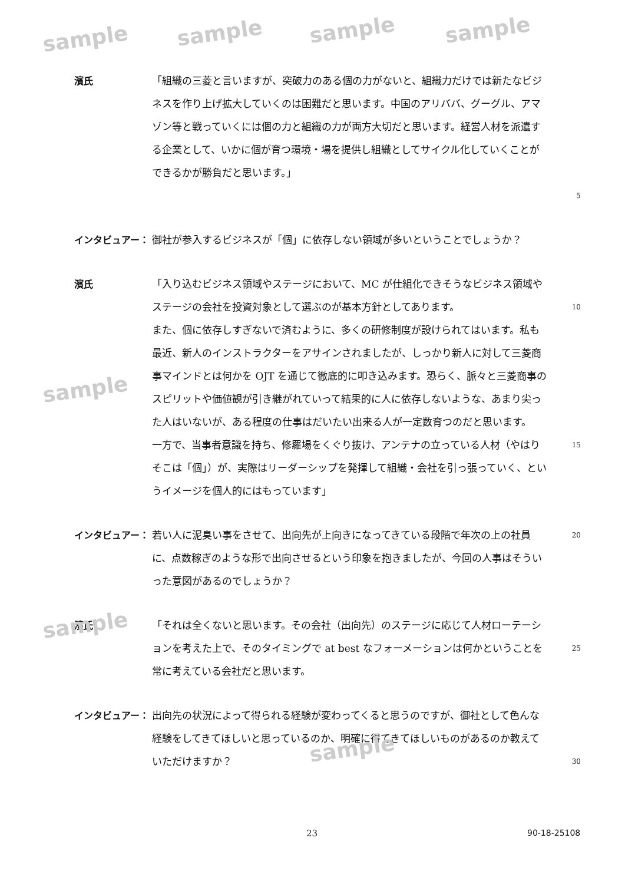濱氏 「組織の三菱と言いますが、突破力のある個の力がないと、組織力だけでは新たなビジネスを作り上げ拡大していくのは困難だと思います。中国のアリババ、グーグル、アマゾン等と戦っていくには個の力と組織の力が両方大切だと思います。経営人材を派遣する企業として、いかに個が育つ環境・場を提供し組織としてサイクル化していくことができるかが勝負だと思います。」
5
インタビュアー： 御社が参入するビジネスが「個」に依存しない領域が多いということでしょうか？
濱氏 「入り込むビジネス領域やステージにおいて、MC が仕組化できそうなビジネス領域やステージの会社を投資対象として選ぶのが基本方針としてあります。
また、個に依存しすぎないで済むように、多くの研修制度が設けられてはいます。私も最近、新人のインストラクターをアサインされましたが、しっかり新人に対して三菱商事マインドとは何かを OJT を通じて徹底的に叩き込みます。恐らく、脈々と三菱商事のスピリットや価値観が引き継がれていって結果的に人に依存しないような、あまり尖った人はいないが、ある程度の仕事はだいたい出来る人が一定数育つのだと思います。
一方で、当事者意識を持ち、修羅場をくぐり抜け、アンテナの立っている人材（やはりそこは「個」）が、実際はリーダーシップを発揮して組織・会社を引っ張っていく、というイメージを個人的にはもっています」
10
15
インタビュアー： 若い人に泥臭い事をさせて、出向先が上向きになってきている段階で年次の上の社員に、点数稼ぎのような形で出向させるという印象を抱きましたが、今回の人事はそういった意図があるのでしょうか？
20
濱氏 「それは全くないと思います。その会社（出向先）のステージに応じて人材ローテーションを考えた上で、そのタイミングで at best なフォーメーションは何かということを常に考えている会社だと思います。
25
インタビュアー： 出向先の状況によって得られる経験が変わってくると思うのですが、御社として色んな経験をしてきてほしいと思っているのか、明確に得てきてほしいものがあるのか教えていただけますか？
30
23 90-18-25108
sample sample sample sample
sample
sample
sample